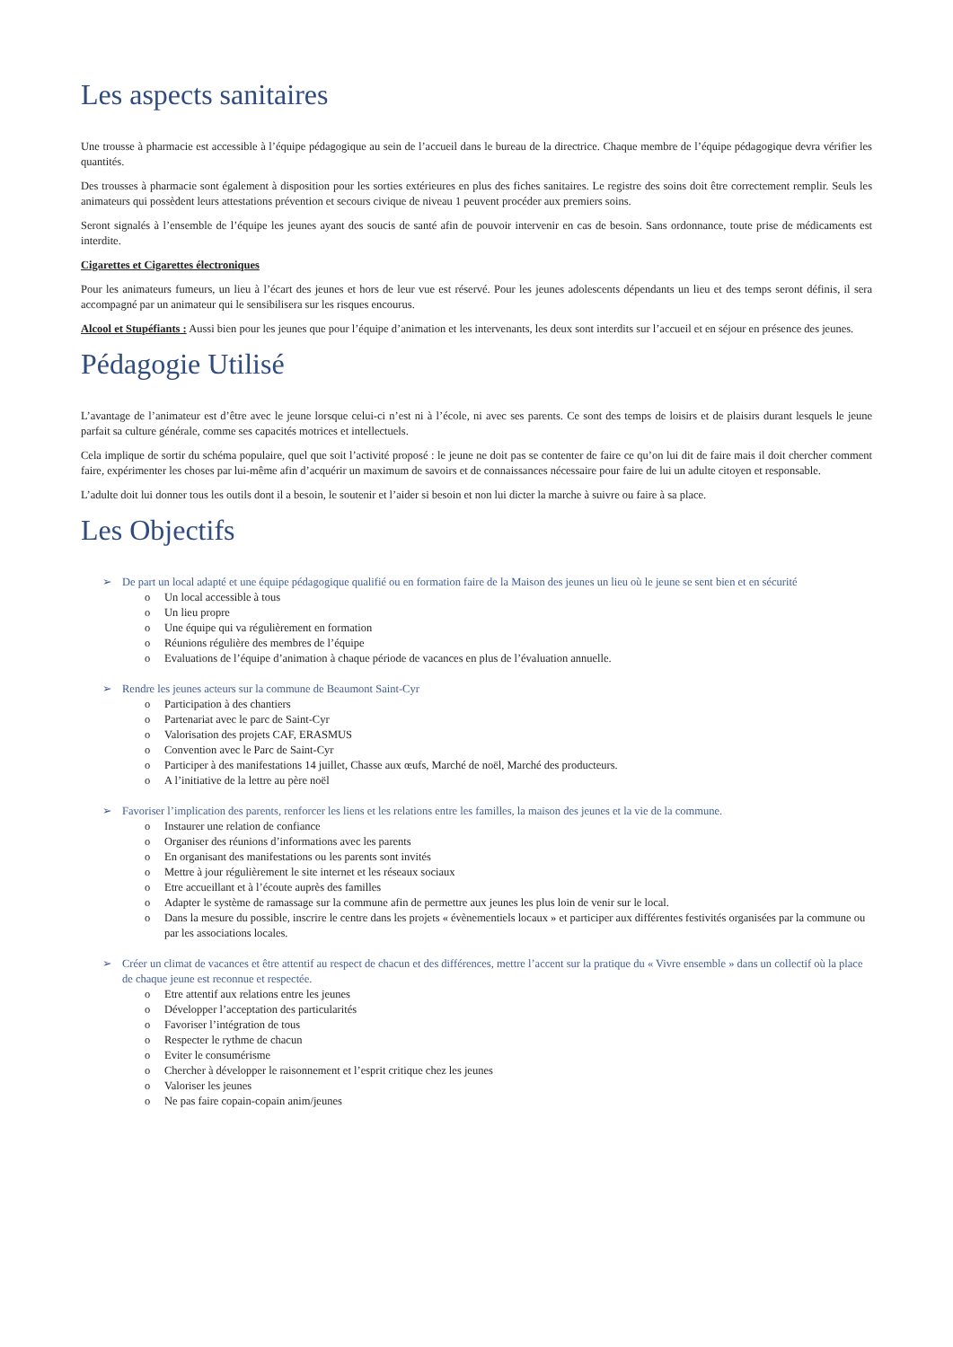Les aspects sanitaires
Une trousse à pharmacie est accessible à l’équipe pédagogique au sein de l’accueil dans le bureau de la directrice. Chaque membre de l’équipe pédagogique devra vérifier les quantités.
Des trousses à pharmacie sont également à disposition pour les sorties extérieures en plus des fiches sanitaires. Le registre des soins doit être correctement remplir. Seuls les animateurs qui possèdent leurs attestations prévention et secours civique de niveau 1 peuvent procéder aux premiers soins.
Seront signalés à l’ensemble de l’équipe les jeunes ayant des soucis de santé afin de pouvoir intervenir en cas de besoin. Sans ordonnance, toute prise de médicaments est interdite.
Cigarettes et Cigarettes électroniques
Pour les animateurs fumeurs, un lieu à l’écart des jeunes et hors de leur vue est réservé. Pour les jeunes adolescents dépendants un lieu et des temps seront définis, il sera accompagné par un animateur qui le sensibilisera sur les risques encourus.
Alcool et Stupéfiants : Aussi bien pour les jeunes que pour l’équipe d’animation et les intervenants, les deux sont interdits sur l’accueil et en séjour en présence des jeunes.
Pédagogie Utilisé
L’avantage de l’animateur est d’être avec le jeune lorsque celui-ci n’est ni à l’école, ni avec ses parents. Ce sont des temps de loisirs et de plaisirs durant lesquels le jeune parfait sa culture générale, comme ses capacités motrices et intellectuels.
Cela implique de sortir du schéma populaire, quel que soit l’activité proposé : le jeune ne doit pas se contenter de faire ce qu’on lui dit de faire mais il doit chercher comment faire, expérimenter les choses par lui-même afin d’acquérir un maximum de savoirs et de connaissances nécessaire pour faire de lui un adulte citoyen et responsable.
L’adulte doit lui donner tous les outils dont il a besoin, le soutenir et l’aider si besoin et non lui dicter la marche à suivre ou faire à sa place.
Les Objectifs
➢ De part un local adapté et une équipe pédagogique qualifié ou en formation faire de la Maison des jeunes un lieu où le jeune se sent bien et en sécurité
o Un local accessible à tous
o Un lieu propre
o Une équipe qui va régulièrement en formation
o Réunions régulière des membres de l’équipe
o Evaluations de l’équipe d’animation à chaque période de vacances en plus de l’évaluation annuelle.
➢ Rendre les jeunes acteurs sur la commune de Beaumont Saint-Cyr
o Participation à des chantiers
o Partenariat avec le parc de Saint-Cyr
o Valorisation des projets CAF, ERASMUS
o Convention avec le Parc de Saint-Cyr
o Participer à des manifestations 14 juillet, Chasse aux œufs, Marché de noël, Marché des producteurs.
o A l’initiative de la lettre au père noël
➢ Favoriser l’implication des parents, renforcer les liens et les relations entre les familles, la maison des jeunes et la vie de la commune.
o Instaurer une relation de confiance
o Organiser des réunions d’informations avec les parents
o En organisant des manifestations ou les parents sont invités
o Mettre à jour régulièrement le site internet et les réseaux sociaux
o Etre accueillant et à l’écoute auprès des familles
o Adapter le système de ramassage sur la commune afin de permettre aux jeunes les plus loin de venir sur le local.
o Dans la mesure du possible, inscrire le centre dans les projets « évènementiels locaux » et participer aux différentes festivités organisées par la commune ou par les associations locales.
➢ Créer un climat de vacances et être attentif au respect de chacun et des différences, mettre l’accent sur la pratique du « Vivre ensemble » dans un collectif où la place de chaque jeune est reconnue et respectée.
o Etre attentif aux relations entre les jeunes
o Développer l’acceptation des particularités
o Favoriser l’intégration de tous
o Respecter le rythme de chacun
o Eviter le consumérisme
o Chercher à développer le raisonnement et l’esprit critique chez les jeunes
o Valoriser les jeunes
o Ne pas faire copain-copain anim/jeunes